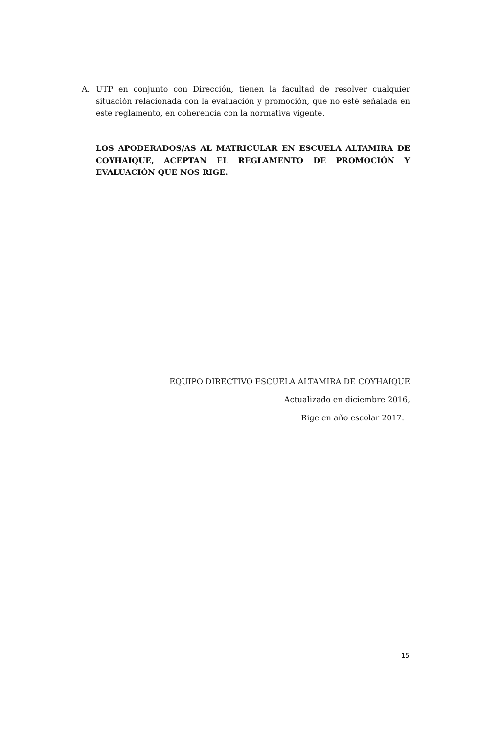A. UTP en conjunto con Dirección, tienen la facultad de resolver cualquier situación relacionada con la evaluación y promoción, que no esté señalada en este reglamento, en coherencia con la normativa vigente.
LOS APODERADOS/AS AL MATRICULAR EN ESCUELA ALTAMIRA DE COYHAIQUE, ACEPTAN EL REGLAMENTO DE PROMOCIÓN Y EVALUACIÓN QUE NOS RIGE.
EQUIPO DIRECTIVO ESCUELA ALTAMIRA DE COYHAIQUE
Actualizado en diciembre 2016,
Rige en año escolar 2017.
15